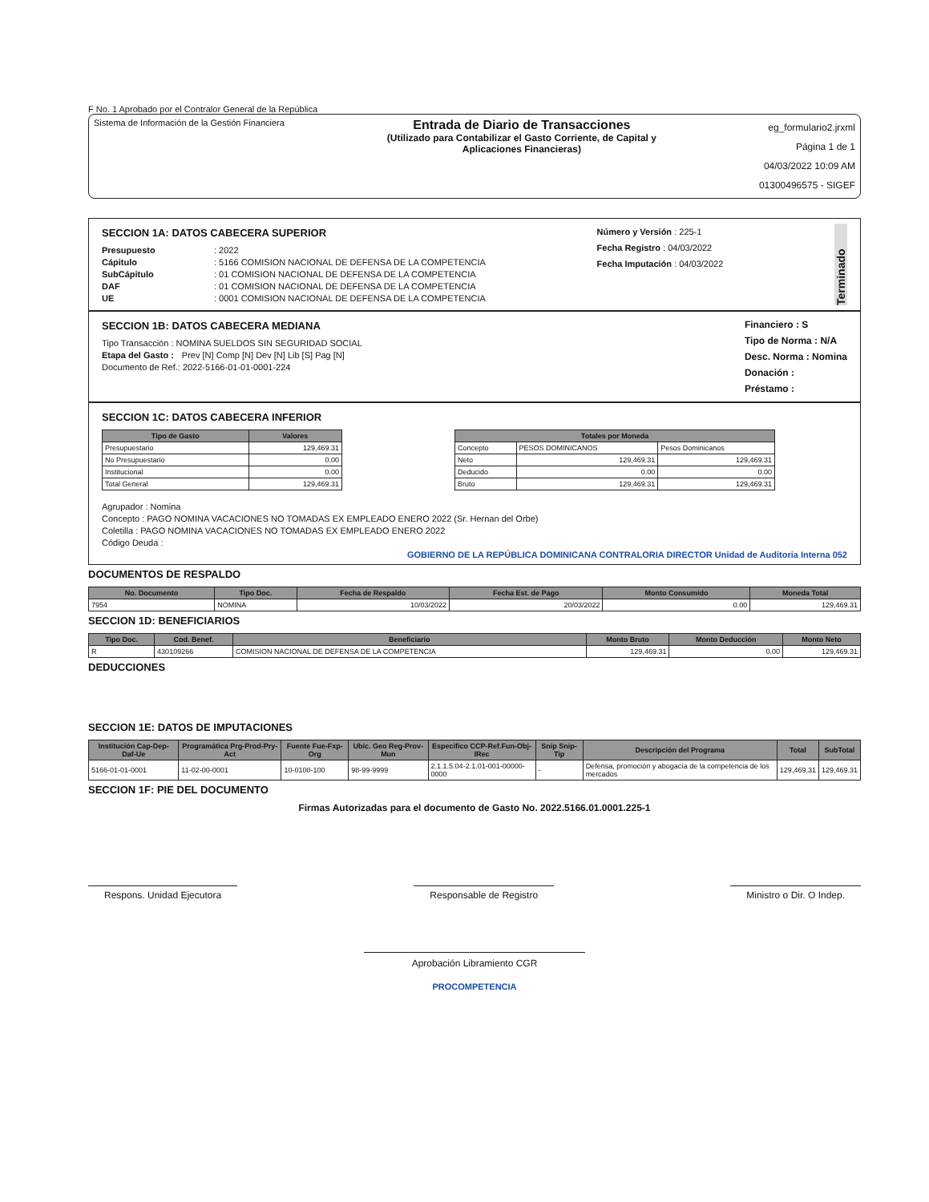F No. 1 Aprobado por el Contralor General de la República
Sistema de Información de la Gestión Financiera
Entrada de Diario de Transacciones
(Utilizado para Contabilizar el Gasto Corriente, de Capital y
Aplicaciones Financieras)
eg_formulario2.jrxml
Página 1 de 1
04/03/2022 10:09 AM
01300496575 - SIGEF
SECCION 1A: DATOS CABECERA SUPERIOR
Presupuesto: 2022
Cápitulo: 5166 COMISION NACIONAL DE DEFENSA DE LA COMPETENCIA
SubCápitulo: 01 COMISION NACIONAL DE DEFENSA DE LA COMPETENCIA
DAF: 01 COMISION NACIONAL DE DEFENSA DE LA COMPETENCIA
UE: 0001 COMISION NACIONAL DE DEFENSA DE LA COMPETENCIA
Número y Versión : 225-1
Fecha Registro : 04/03/2022
Fecha Imputación : 04/03/2022
Terminado
SECCION 1B: DATOS CABECERA MEDIANA
Tipo Transacción : NOMINA SUELDOS SIN SEGURIDAD SOCIAL
Etapa del Gasto : Prev [N] Comp [N] Dev [N] Lib [S] Pag [N]
Documento de Ref.: 2022-5166-01-01-0001-224
Financiero : S
Tipo de Norma : N/A
Desc. Norma : Nomina
Donación :
Préstamo :
SECCION 1C: DATOS CABECERA INFERIOR
| Tipo de Gasto | Valores |
| --- | --- |
| Presupuestario | 129,469.31 |
| No Presupuestario | 0.00 |
| Institucional | 0.00 |
| Total General | 129,469.31 |
| Totales por Moneda | | |
| --- | --- | --- |
| Concepto | PESOS DOMINICANOS | Pesos Dominicanos |
| Neto | 129,469.31 | 129,469.31 |
| Deducido | 0.00 | 0.00 |
| Bruto | 129,469.31 | 129,469.31 |
Agrupador : Nomina
Concepto : PAGO NOMINA VACACIONES NO TOMADAS EX EMPLEADO ENERO 2022 (Sr. Hernan del Orbe)
Coletilla : PAGO NOMINA VACACIONES NO TOMADAS EX EMPLEADO ENERO 2022
Código Deuda :
GOBIERNO DE LA REPÚBLICA DOMINICANA CONTRALORIA DIRECTOR Unidad de Auditoria Interna 052
DOCUMENTOS DE RESPALDO
| No. Documento | Tipo Doc. | Fecha de Respaldo | Fecha Est. de Pago | Monto Consumido | Moneda Total |
| --- | --- | --- | --- | --- | --- |
| 7954 | NOMINA | 10/03/2022 | 20/03/2022 | 0.00 | 129,469.31 |
SECCION 1D: BENEFICIARIOS
| Tipo Doc. | Cod. Benef. | Beneficiario | Monto Bruto | Monto Deducción | Monto Neto |
| --- | --- | --- | --- | --- | --- |
| R | 430109266 | COMISION NACIONAL DE DEFENSA DE LA COMPETENCIA | 129,469.31 | 0.00 | 129,469.31 |
DEDUCCIONES
SECCION 1E: DATOS DE IMPUTACIONES
| Institución Cap-Dep-Daf-Ue | Programática Prg-Prod-Pry-Act | Fuente Fue-Fxp-Org | Ubic. Geo Reg-Prov-Mun | Especifico CCP-Ref.Fun-Obj-IRec | Snip Snip-Tip | Descripción del Programa | Total | SubTotal |
| --- | --- | --- | --- | --- | --- | --- | --- | --- |
| 5166-01-01-0001 | 11-02-00-0001 | 10-0100-100 | 98-99-9999 | 2.1.1.5.04-2.1.01-001-00000-0000 | - | Defensa, promoción y abogacía de la competencia de los mercados | 129,469.31 | 129,469.31 |
SECCION 1F: PIE DEL DOCUMENTO
Firmas Autorizadas para el documento de Gasto No. 2022.5166.01.0001.225-1
Respons. Unidad Ejecutora Responsable de Registro Ministro o Dir. O Indep.
Aprobación Libramiento CGR
PROCOMPETENCIA